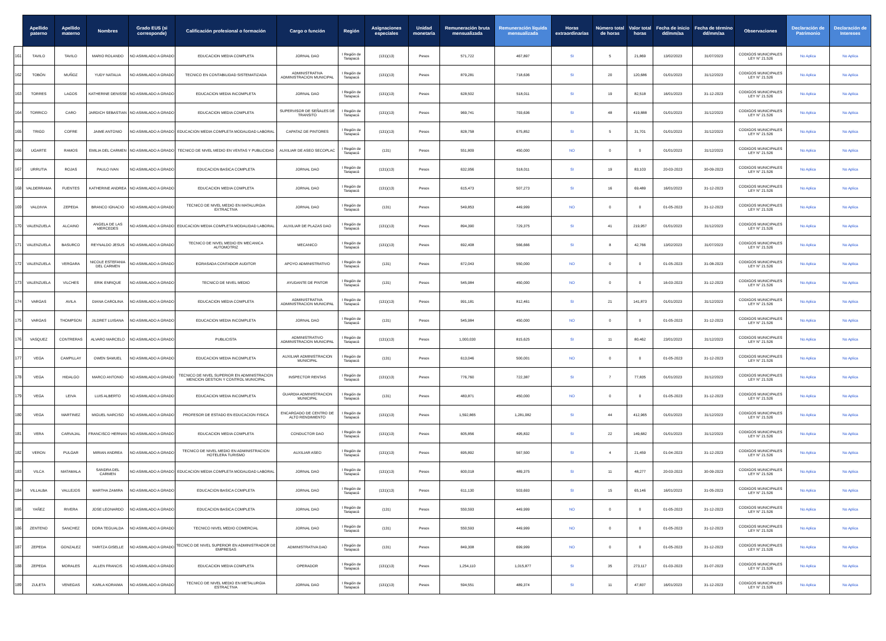| | Apellido paterno | Apellido materno | Nombres | Grado EUS (si corresponde) | Calificación profesional o formación | Cargo o función | Región | Asignaciones especiales | Unidad monetaria | Remuneración bruta mensualizada | Remuneración líquida mensualizada | Horas extraordinarias | Número total de horas | Valor total horas | Fecha de inicio dd/mm/aa | Fecha de término dd/mm/aa | Observaciones | Declaración de Patrimonio | Declaración de Intereses |
| --- | --- | --- | --- | --- | --- | --- | --- | --- | --- | --- | --- | --- | --- | --- | --- | --- | --- | --- | --- |
| 161 | TAVILO | TAVILO | MARIO ROLANDO | NO ASIMILADO A GRADO | EDUCACION MEDIA COMPLETA | JORNAL DAO | I Región de Tarapacá | (131)(13) | Pesos | 571,722 | 467,897 | SI | 5 | 21,869 | 13/02/2023 | 31/07/2023 | CODIGOS MUNICIPALES LEY N° 21.526 | No Aplica | No Aplica |
| 162 | TOBÓN | MUÑOZ | YUDY NATALIA | NO ASIMILADO A GRADO | TECNICO EN CONTABILIDAD SISTEMATIZADA | ADMINISTRATIVA ADMINISTRACION MUNICIPAL | I Región de Tarapacá | (131)(13) | Pesos | 879,281 | 718,636 | SI | 20 | 120,686 | 01/01/2023 | 31/12/2023 | CODIGOS MUNICIPALES LEY N° 21.526 | No Aplica | No Aplica |
| 163 | TORRES | LAGOS | KATHERINE DENISSE | NO ASIMILADO A GRADO | EDUCACION MEDIA INCOMPLETA | JORNAL DAO | I Región de Tarapacá | (131)(13) | Pesos | 628,502 | 518,011 | SI | 19 | 82,518 | 16/01/2023 | 31-12-2023 | CODIGOS MUNICIPALES LEY N° 21.526 | No Aplica | No Aplica |
| 164 | TORRICO | CARO | JARDICH SEBASTIAN | NO ASIMILADO A GRADO | EDUCACION MEDIA COMPLETA | SUPERVISOR DE SEÑALES DE TRANSITO | I Región de Tarapacá | (131)(13) | Pesos | 969,741 | 793,636 | SI | 48 | 419,888 | 01/01/2023 | 31/12/2023 | CODIGOS MUNICIPALES LEY N° 21.526 | No Aplica | No Aplica |
| 165 | TRIGO | COFRE | JAIME ANTONIO | NO ASIMILADO A GRADO | EDUCACION MEDIA COMPLETA MODALIDAD LABORAL | CAPATAZ DE PINTORES | I Región de Tarapacá | (131)(13) | Pesos | 828,758 | 675,852 | SI | 5 | 31,701 | 01/01/2023 | 31/12/2023 | CODIGOS MUNICIPALES LEY N° 21.526 | No Aplica | No Aplica |
| 166 | UGARTE | RAMOS | EMILIA DEL CARMEN | NO ASIMILADO A GRADO | TECNICO DE NIVEL MEDIO EN VENTAS Y PUBLICIDAD | AUXILIAR DE ASEO SECOPLAC | I Región de Tarapacá | (131) | Pesos | 551,809 | 450,000 | NO | 0 | 0 | 01/01/2023 | 31/12/2023 | CODIGOS MUNICIPALES LEY N° 21.526 | No Aplica | No Aplica |
| 167 | URRUTIA | ROJAS | PAULO IVAN | NO ASIMILADO A GRADO | EDUCACION BASICA COMPLETA | JORNAL DAO | I Región de Tarapacá | (131)(13) | Pesos | 632,956 | 518,011 | SI | 19 | 83,103 | 20-03-2023 | 30-09-2023 | CODIGOS MUNICIPALES LEY N° 21.526 | No Aplica | No Aplica |
| 168 | VALDERRAMA | FUENTES | KATHERINE ANDREA | NO ASIMILADO A GRADO | EDUCACION MEDIA COMPLETA | JORNAL DAO | I Región de Tarapacá | (131)(13) | Pesos | 615,473 | 507,273 | SI | 16 | 69,489 | 16/01/2023 | 31-12-2023 | CODIGOS MUNICIPALES LEY N° 21.526 | No Aplica | No Aplica |
| 169 | VALDIVIA | ZEPEDA | BRANCO IGNACIO | NO ASIMILADO A GRADO | TECNICO DE NIVEL MEDIO EN MATALURGIA EXTRACTIVA | JORNAL DAO | I Región de Tarapacá | (131) | Pesos | 549,853 | 449,999 | NO | 0 | 0 | 01-05-2023 | 31-12-2023 | CODIGOS MUNICIPALES LEY N° 21.526 | No Aplica | No Aplica |
| 170 | VALENZUELA | ALCAINO | ANGELA DE LAS MERCEDES | NO ASIMILADO A GRADO | EDUCACION MEDIA COMPLETA MODALIDAD LABORAL | AUXILIAR DE PLAZAS DAO | I Región de Tarapacá | (131)(13) | Pesos | 894,390 | 729,375 | SI | 41 | 219,957 | 01/01/2023 | 31/12/2023 | CODIGOS MUNICIPALES LEY N° 21.526 | No Aplica | No Aplica |
| 171 | VALENZUELA | BASURCO | REYNALDO JESUS | NO ASIMILADO A GRADO | TECNICO DE NIVEL MEDIO EN MECANICA AUTOMOTRIZ | MECANICO | I Región de Tarapacá | (131)(13) | Pesos | 692,408 | 566,666 | SI | 8 | 42,766 | 13/02/2023 | 31/07/2023 | CODIGOS MUNICIPALES LEY N° 21.526 | No Aplica | No Aplica |
| 172 | VALENZUELA | VERGARA | NICOLE ESTEFANIA DEL CARMEN | NO ASIMILADO A GRADO | EGRASADA CONTADOR AUDITOR | APOYO ADMINISTRATIVO | I Región de Tarapacá | (131) | Pesos | 672,043 | 550,000 | NO | 0 | 0 | 01-05-2023 | 31-08-2023 | CODIGOS MUNICIPALES LEY N° 21.526 | No Aplica | No Aplica |
| 173 | VALENZUELA | VILCHES | ERIK ENRIQUE | NO ASIMILADO A GRADO | TECNICO DE NIVEL MEDIO | AYUDANTE DE PINTOR | I Región de Tarapacá | (131) | Pesos | 545,984 | 450,000 | NO | 0 | 0 | 16-03-2023 | 31-12-2023 | CODIGOS MUNICIPALES LEY N° 21.526 | No Aplica | No Aplica |
| 174 | VARGAS | AVILA | DIANA CAROLINA | NO ASIMILADO A GRADO | EDUCACION MEDIA COMPLETA | ADMINISTRATIVA ADMINISTRACION MUNICIPAL | I Región de Tarapacá | (131)(13) | Pesos | 991,181 | 812,461 | SI | 21 | 141,873 | 01/01/2023 | 31/12/2023 | CODIGOS MUNICIPALES LEY N° 21.526 | No Aplica | No Aplica |
| 175 | VARGAS | THOMPSON | JILDRET LUISANA | NO ASIMILADO A GRADO | EDUCACION MEDIA INCOMPLETA | JORNAL DAO | I Región de Tarapacá | (131) | Pesos | 545,984 | 450,000 | NO | 0 | 0 | 01-05-2023 | 31-12-2023 | CODIGOS MUNICIPALES LEY N° 21.526 | No Aplica | No Aplica |
| 176 | VASQUEZ | CONTRERAS | ALVARO MARCELO | NO ASIMILADO A GRADO | PUBLICISTA | ADMINISTRATIVO ADMINISTRACION MUNICIPAL | I Región de Tarapacá | (131)(13) | Pesos | 1,000,030 | 815,625 | SI | 11 | 80,462 | 23/01/2023 | 31/12/2023 | CODIGOS MUNICIPALES LEY N° 21.526 | No Aplica | No Aplica |
| 177 | VEGA | CAMPILLAY | OWEN SAMUEL | NO ASIMILADO A GRADO | EDUCACION MEDIA INCOMPLETA | AUXILIAR ADMINISTRACION MUNICIPAL | I Región de Tarapacá | (131) | Pesos | 613,046 | 500,001 | NO | 0 | 0 | 01-05-2023 | 31-12-2023 | CODIGOS MUNICIPALES LEY N° 21.526 | No Aplica | No Aplica |
| 178 | VEGA | HIDALGO | MARCO ANTONIO | NO ASIMILADO A GRADO | TECNICO DE NIVEL SUPERIOR EN ADMINISTRACION MENCION GESTION Y CONTROL MUNICIPAL | INSPECTOR RENTAS | I Región de Tarapacá | (131)(13) | Pesos | 776,760 | 722,387 | SI | 7 | 77,835 | 01/01/2023 | 31/12/2023 | CODIGOS MUNICIPALES LEY N° 21.526 | No Aplica | No Aplica |
| 179 | VEGA | LEIVA | LUIS ALBERTO | NO ASIMILADO A GRADO | EDUCACION MEDIA INCOMPLETA | GUARDIA ADMINISTRACION MUNICIPAL | I Región de Tarapacá | (131) | Pesos | 483,871 | 450,000 | NO | 0 | 0 | 01-05-2023 | 31-12-2023 | CODIGOS MUNICIPALES LEY N° 21.526 | No Aplica | No Aplica |
| 180 | VEGA | MARTINEZ | MIGUEL NARCISO | NO ASIMILADO A GRADO | PROFESOR DE ESTADO EN EDUCACION FISICA | ENCARGADO DE CENTRO DE ALTO RENDIMIENTO | I Región de Tarapacá | (131)(13) | Pesos | 1,592,865 | 1,281,082 | SI | 44 | 412,965 | 01/01/2023 | 31/12/2023 | CODIGOS MUNICIPALES LEY N° 21.526 | No Aplica | No Aplica |
| 181 | VERA | CARVAJAL | FRANCISCO HERNAN | NO ASIMILADO A GRADO | EDUCACION MEDIA COMPLETA | CONDUCTOR DAO | I Región de Tarapacá | (131)(13) | Pesos | 605,856 | 495,832 | SI | 22 | 149,682 | 01/01/2023 | 31/12/2023 | CODIGOS MUNICIPALES LEY N° 21.526 | No Aplica | No Aplica |
| 182 | VERON | PULGAR | MIRIAN ANDREA | NO ASIMILADO A GRADO | TECNICO DE NIVEL MEDIO EN ADMINISTRACION HOTELERA TURISMO | AUXILIAR ASEO | I Región de Tarapacá | (131)(13) | Pesos | 695,892 | 567,500 | SI | 4 | 21,459 | 01-04-2023 | 31-12-2023 | CODIGOS MUNICIPALES LEY N° 21.526 | No Aplica | No Aplica |
| 183 | VILCA | MATAMALA | SANDRA DEL CARMEN | NO ASIMILADO A GRADO | EDUCACION MEDIA COMPLETA MODALIDAD LABORAL | JORNAL DAO | I Región de Tarapacá | (131)(13) | Pesos | 600,018 | 489,375 | SI | 11 | 48,277 | 20-03-2023 | 30-09-2023 | CODIGOS MUNICIPALES LEY N° 21.526 | No Aplica | No Aplica |
| 184 | VILLALBA | VALLEJOS | MARTHA ZAMIRA | NO ASIMILADO A GRADO | EDUCACION BASICA COMPLETA | JORNAL DAO | I Región de Tarapacá | (131)(13) | Pesos | 611,130 | 503,693 | SI | 15 | 65,146 | 16/01/2023 | 31-05-2023 | CODIGOS MUNICIPALES LEY N° 21.526 | No Aplica | No Aplica |
| 185 | YAÑEZ | RIVERA | JOSE LEONARDO | NO ASIMILADO A GRADO | EDUCACION BASICA COMPLETA | JORNAL DAO | I Región de Tarapacá | (131) | Pesos | 550,593 | 449,999 | NO | 0 | 0 | 01-05-2023 | 31-12-2023 | CODIGOS MUNICIPALES LEY N° 21.526 | No Aplica | No Aplica |
| 186 | ZENTENO | SANCHEZ | DORA TEGUALDA | NO ASIMILADO A GRADO | TECNICO NIVEL MEDIO COMERCIAL | JORNAL DAO | I Región de Tarapacá | (131) | Pesos | 550,593 | 449,999 | NO | 0 | 0 | 01-05-2023 | 31-12-2023 | CODIGOS MUNICIPALES LEY N° 21.526 | No Aplica | No Aplica |
| 187 | ZEPEDA | GONZALEZ | YARITZA GISELLE | NO ASIMILADO A GRADO | TECNICO DE NIVEL SUPERIOR EN ADMINISTRADOR DE EMPRESAS | ADMINISTRATIVA DAO | I Región de Tarapacá | (131) | Pesos | 849,308 | 699,999 | NO | 0 | 0 | 01-05-2023 | 31-12-2023 | CODIGOS MUNICIPALES LEY N° 21.526 | No Aplica | No Aplica |
| 188 | ZEPEDA | MORALES | ALLEN FRANCIS | NO ASIMILADO A GRADO | EDUCACION MEDIA COMPLETA | OPERADOR | I Región de Tarapacá | (131)(13) | Pesos | 1,254,110 | 1,015,877 | SI | 35 | 273,117 | 01-03-2023 | 31-07-2023 | CODIGOS MUNICIPALES LEY N° 21.526 | No Aplica | No Aplica |
| 189 | ZULETA | VENEGAS | KARLA KORAIMA | NO ASIMILADO A GRADO | TECNICO DE NIVEL MEDIO EN METALURGIA ESTRACTIVA | JORNAL DAO | I Región de Tarapacá | (131)(13) | Pesos | 594,551 | 489,374 | SI | 11 | 47,837 | 16/01/2023 | 31-12-2023 | CODIGOS MUNICIPALES LEY N° 21.526 | No Aplica | No Aplica |